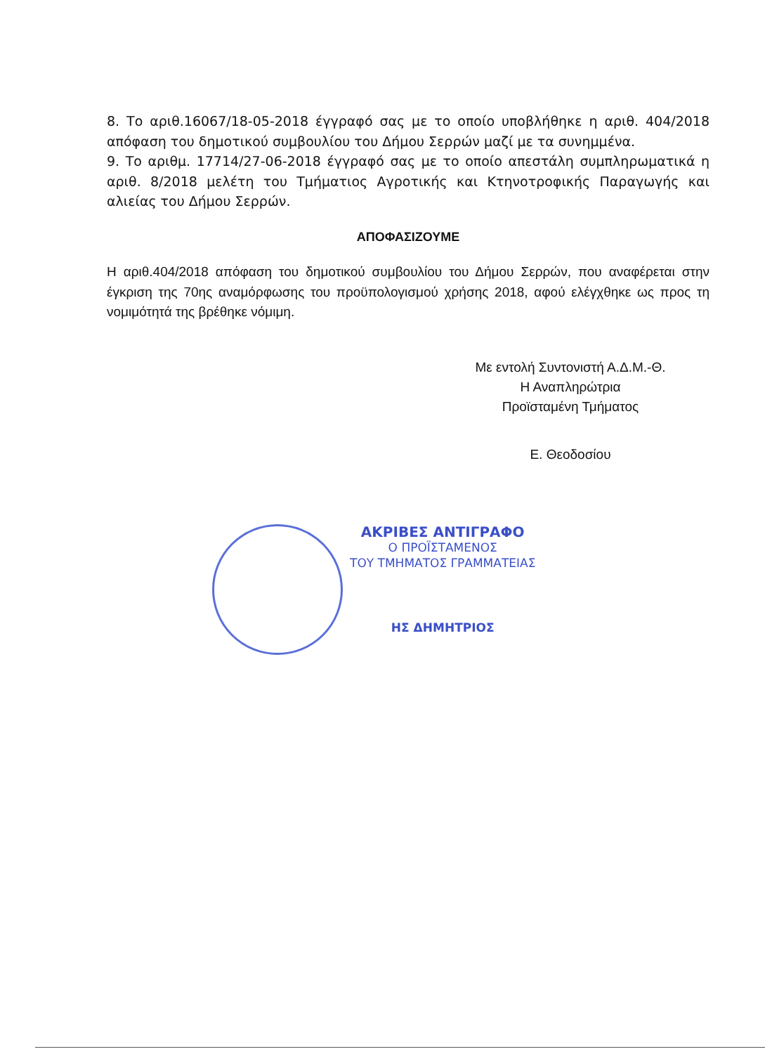8. Το αριθ.16067/18-05-2018 έγγραφό σας με το οποίο υποβλήθηκε η αριθ. 404/2018 απόφαση του δημοτικού συμβουλίου του Δήμου Σερρών μαζί με τα συνημμένα.
9. Το αριθμ. 17714/27-06-2018 έγγραφό σας με το οποίο απεστάλη συμπληρωματικά η αριθ. 8/2018 μελέτη του Τμήματιος Αγροτικής και Κτηνοτροφικής Παραγωγής και αλιείας του Δήμου Σερρών.
ΑΠΟΦΑΣΙΖΟΥΜΕ
Η αριθ.404/2018 απόφαση του δημοτικού συμβουλίου του Δήμου Σερρών, που αναφέρεται στην έγκριση της 70ης αναμόρφωσης του προϋπολογισμού χρήσης 2018, αφού ελέγχθηκε ως προς τη νομιμότητά της βρέθηκε νόμιμη.
Με εντολή Συντονιστή Α.Δ.Μ.-Θ.
Η Αναπληρώτρια
Προϊσταμένη Τμήματος
Ε. Θεοδοσίου
ΑΚΡΙΒΕΣ ΑΝΤΙΓΡΑΦΟ
Ο ΠΡΟΪΣΤΑΜΕΝΟΣ
ΤΟΥ ΤΜΗΜΑΤΟΣ ΓΡΑΜΜΑΤΕΙΑΣ
ΗΣ ΔΗΜΗΤΡΙΟΣ